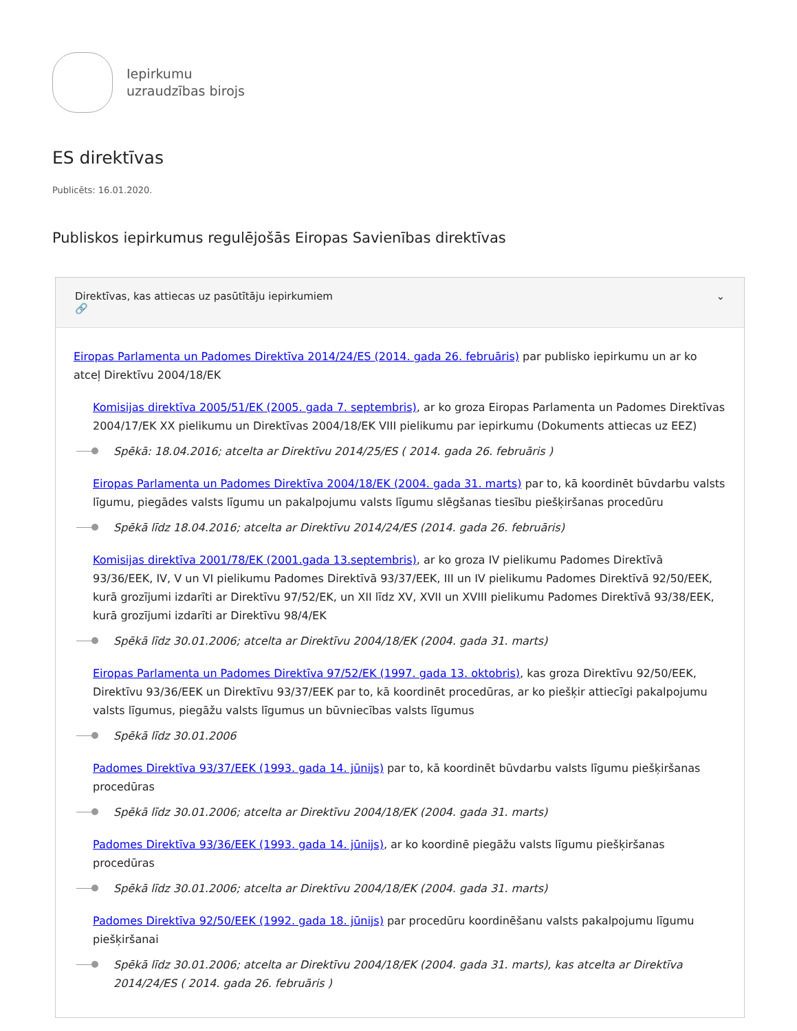Iepirkumu
uzraudzības birojs
ES direktīvas
Publicēts: 16.01.2020.
Publiskos iepirkumus regulējošās Eiropas Savienības direktīvas
Direktīvas, kas attiecas uz pasūtītāju iepirkumiem
🔗
⌄
Eiropas Parlamenta un Padomes Direktīva 2014/24/ES (2014. gada 26. februāris) par publisko iepirkumu un ar ko atceļ Direktīvu 2004/18/EK
Komisijas direktīva 2005/51/EK (2005. gada 7. septembris), ar ko groza Eiropas Parlamenta un Padomes Direktīvas 2004/17/EK XX pielikumu un Direktīvas 2004/18/EK VIII pielikumu par iepirkumu (Dokuments attiecas uz EEZ)
Spēkā: 18.04.2016; atcelta ar Direktīvu 2014/25/ES ( 2014. gada 26. februāris )
Eiropas Parlamenta un Padomes Direktīva 2004/18/EK (2004. gada 31. marts) par to, kā koordinēt būvdarbu valsts līgumu, piegādes valsts līgumu un pakalpojumu valsts līgumu slēgšanas tiesību piešķiršanas procedūru
Spēkā līdz 18.04.2016; atcelta ar Direktīvu 2014/24/ES (2014. gada 26. februāris)
Komisijas direktīva 2001/78/EK (2001.gada 13.septembris), ar ko groza IV pielikumu Padomes Direktīvā 93/36/EEK, IV, V un VI pielikumu Padomes Direktīvā 93/37/EEK, III un IV pielikumu Padomes Direktīvā 92/50/EEK, kurā grozījumi izdarīti ar Direktīvu 97/52/EK, un XII līdz XV, XVII un XVIII pielikumu Padomes Direktīvā 93/38/EEK, kurā grozījumi izdarīti ar Direktīvu 98/4/EK
Spēkā līdz 30.01.2006; atcelta ar Direktīvu 2004/18/EK (2004. gada 31. marts)
Eiropas Parlamenta un Padomes Direktīva 97/52/EK (1997. gada 13. oktobris), kas groza Direktīvu 92/50/EEK, Direktīvu 93/36/EEK un Direktīvu 93/37/EEK par to, kā koordinēt procedūras, ar ko piešķir attiecīgi pakalpojumu valsts līgumus, piegāžu valsts līgumus un būvniecības valsts līgumus
Spēkā līdz 30.01.2006
Padomes Direktīva 93/37/EEK (1993. gada 14. jūnijs) par to, kā koordinēt būvdarbu valsts līgumu piešķiršanas procedūras
Spēkā līdz 30.01.2006; atcelta ar Direktīvu 2004/18/EK (2004. gada 31. marts)
Padomes Direktīva 93/36/EEK (1993. gada 14. jūnijs), ar ko koordinē piegāžu valsts līgumu piešķiršanas procedūras
Spēkā līdz 30.01.2006; atcelta ar Direktīvu 2004/18/EK (2004. gada 31. marts)
Padomes Direktīva 92/50/EEK (1992. gada 18. jūnijs) par procedūru koordinēšanu valsts pakalpojumu līgumu piešķiršanai
Spēkā līdz 30.01.2006; atcelta ar Direktīvu 2004/18/EK (2004. gada 31. marts), kas atcelta ar Direktīva 2014/24/ES ( 2014. gada 26. februāris )